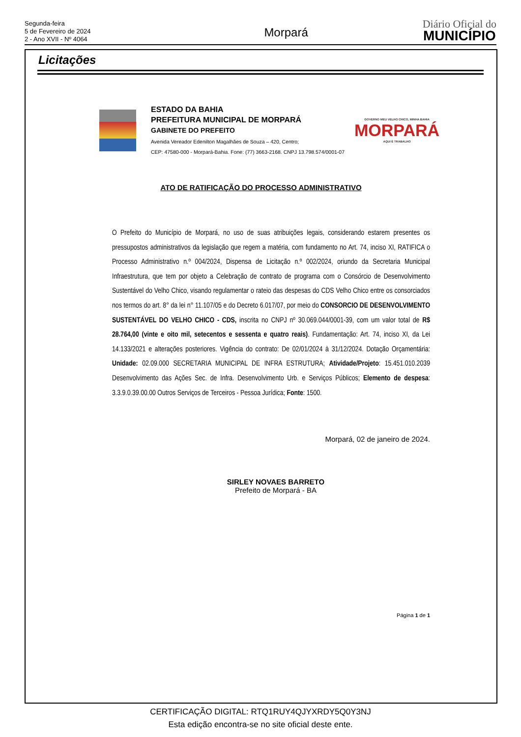Segunda-feira
5 de Fevereiro de 2024
2 - Ano XVII - Nº 4064
Morpará
Diário Oficial do
MUNICÍPIO
Licitações
ESTADO DA BAHIA
PREFEITURA MUNICIPAL DE MORPARÁ
GABINETE DO PREFEITO
Avenida Vereador Edenilton Magalhães de Souza – 420, Centro;
CEP: 47580-000 - Morpará-Bahia. Fone: (77) 3663-2168. CNPJ 13.798.574/0001-07
GOVERNO MEU VELHO CHICO, MINHA BAHIA
MORPARÁ
AQUI É TRABALHO
ATO DE RATIFICAÇÃO DO PROCESSO ADMINISTRATIVO
O Prefeito do Município de Morpará, no uso de suas atribuições legais, considerando estarem presentes os pressupostos administrativos da legislação que regem a matéria, com fundamento no Art. 74, inciso XI, RATIFICA o Processo Administrativo n.º 004/2024, Dispensa de Licitação n.º 002/2024, oriundo da Secretaria Municipal Infraestrutura, que tem por objeto a Celebração de contrato de programa com o Consórcio de Desenvolvimento Sustentável do Velho Chico, visando regulamentar o rateio das despesas do CDS Velho Chico entre os consorciados nos termos do art. 8° da lei n° 11.107/05 e do Decreto 6.017/07, por meio do CONSORCIO DE DESENVOLVIMENTO SUSTENTÁVEL DO VELHO CHICO - CDS, inscrita no CNPJ nº 30.069.044/0001-39, com um valor total de R$ 28.764,00 (vinte e oito mil, setecentos e sessenta e quatro reais). Fundamentação: Art. 74, inciso XI, da Lei 14.133/2021 e alterações posteriores. Vigência do contrato: De 02/01/2024 à 31/12/2024. Dotação Orçamentária: Unidade: 02.09.000 SECRETARIA MUNICIPAL DE INFRA ESTRUTURA; Atividade/Projeto: 15.451.010.2039 Desenvolvimento das Ações Sec. de Infra. Desenvolvimento Urb. e Serviços Públicos; Elemento de despesa: 3.3.9.0.39.00.00 Outros Serviços de Terceiros - Pessoa Jurídica; Fonte: 1500.
Morpará, 02 de janeiro de 2024.
SIRLEY NOVAES BARRETO
Prefeito de Morpará - BA
Página 1 de 1
CERTIFICAÇÃO DIGITAL: RTQ1RUY4QJYXRDY5Q0Y3NJ
Esta edição encontra-se no site oficial deste ente.